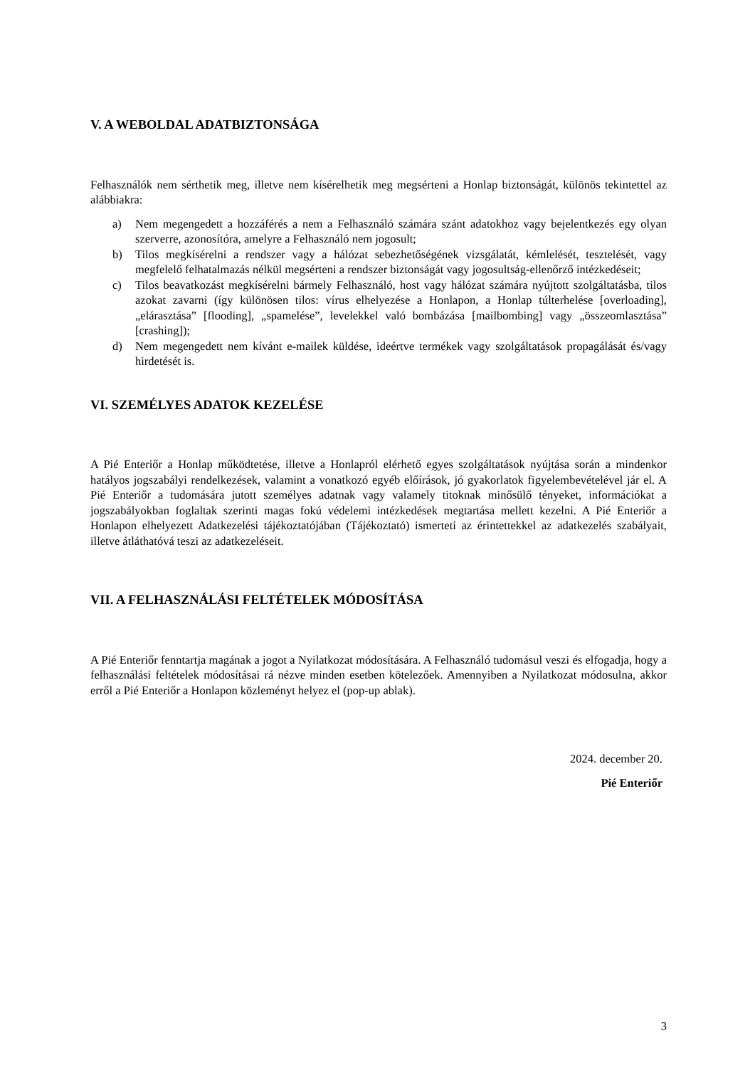V. A WEBOLDAL ADATBIZTONSÁGA
Felhasználók nem sérthetik meg, illetve nem kísérelhetik meg megsérteni a Honlap biztonságát, különös tekintettel az alábbiakra:
a) Nem megengedett a hozzáférés a nem a Felhasználó számára szánt adatokhoz vagy bejelentkezés egy olyan szerverre, azonosítóra, amelyre a Felhasználó nem jogosult;
b) Tilos megkísérelni a rendszer vagy a hálózat sebezhetőségének vizsgálatát, kémlelését, tesztelését, vagy megfelelő felhatalmazás nélkül megsérteni a rendszer biztonságát vagy jogosultság-ellenőrző intézkedéseit;
c) Tilos beavatkozást megkísérelni bármely Felhasználó, host vagy hálózat számára nyújtott szolgáltatásba, tilos azokat zavarni (így különösen tilos: vírus elhelyezése a Honlapon, a Honlap túlterhelése [overloading], „elárasztása” [flooding], „spamelése”, levelekkel való bombázása [mailbombing] vagy „összeomlasztása” [crashing]);
d) Nem megengedett nem kívánt e-mailek küldése, ideértve termékek vagy szolgáltatások propagálását és/vagy hirdetését is.
VI. SZEMÉLYES ADATOK KEZELÉSE
A Pié Enteriőr a Honlap működtetése, illetve a Honlapról elérhető egyes szolgáltatások nyújtása során a mindenkor hatályos jogszabályi rendelkezések, valamint a vonatkozó egyéb előírások, jó gyakorlatok figyelembevételével jár el. A Pié Enteriőr a tudomására jutott személyes adatnak vagy valamely titoknak minősülő tényeket, információkat a jogszabályokban foglaltak szerinti magas fokú védelemi intézkedések megtartása mellett kezelni. A Pié Enteriőr a Honlapon elhelyezett Adatkezelési tájékoztatójában (Tájékoztató) ismerteti az érintettekkel az adatkezelés szabályait, illetve átláthatóvá teszi az adatkezeléseit.
VII. A FELHASZNÁLÁSI FELTÉTELEK MÓDOSÍTÁSA
A Pié Enteriőr fenntartja magának a jogot a Nyilatkozat módosítására. A Felhasználó tudomásul veszi és elfogadja, hogy a felhasználási feltételek módosításai rá nézve minden esetben kötelezőek. Amennyiben a Nyilatkozat módosulna, akkor erről a Pié Enteriőr a Honlapon közleményt helyez el (pop-up ablak).
2024. december 20.
Pié Enteriőr
3